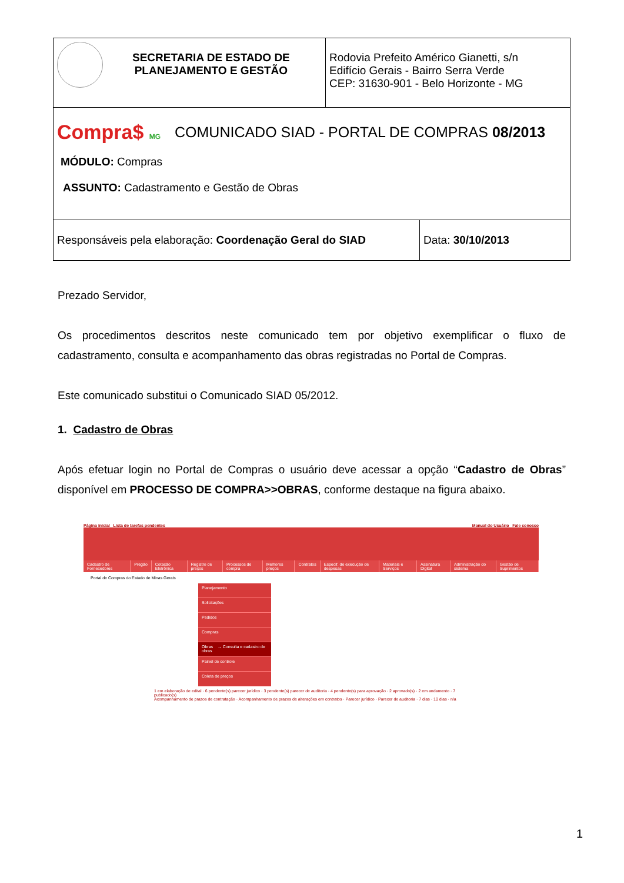| SECRETARIA DE ESTADO DE PLANEJAMENTO E GESTÃO | Rodovia Prefeito Américo Gianetti, s/n Edifício Gerais - Bairro Serra Verde CEP: 31630-901 - Belo Horizonte - MG |
| Compra$ MG COMUNICADO SIAD - PORTAL DE COMPRAS 08/2013 MÓDULO: Compras ASSUNTO: Cadastramento e Gestão de Obras | |
| Responsáveis pela elaboração: Coordenação Geral do SIAD | Data: 30/10/2013 |
Prezado Servidor,
Os procedimentos descritos neste comunicado tem por objetivo exemplificar o fluxo de cadastramento, consulta e acompanhamento das obras registradas no Portal de Compras.
Este comunicado substitui o Comunicado SIAD 05/2012.
1. Cadastro de Obras
Após efetuar login no Portal de Compras o usuário deve acessar a opção “Cadastro de Obras” disponível em PROCESSO DE COMPRA>>OBRAS, conforme destaque na figura abaixo.
Página inicial Lista de tarefas pendentes Manual do Usuário Fale conosco
Cadastro de Fornecedores Pregão Cotação Eletrônica Registro de preços Processos de compra Melhores preços Contratos Especif. de execução de despesas Materiais e Serviços Assinatura Digital Administração do sistema Gestão de Suprimentos
Portal de Compras do Estado de Minas Gerais
Planejamento
Solicitações
Pedidos
Compras
Obras → Consulta e cadastro de obras
Painel de controle
Coleta de preços
1 em elaboração de edital · 6 pendente(s) parecer jurídico · 3 pendente(s) parecer de auditoria · 4 pendente(s) para aprovação · 2 aprovado(s) · 2 em andamento · 7 publicado(s)
Acompanhamento de prazos de contratação · Acompanhamento de prazos de alterações em contratos · Parecer jurídico · Parecer de auditoria · 7 dias · 10 dias · n/a
1